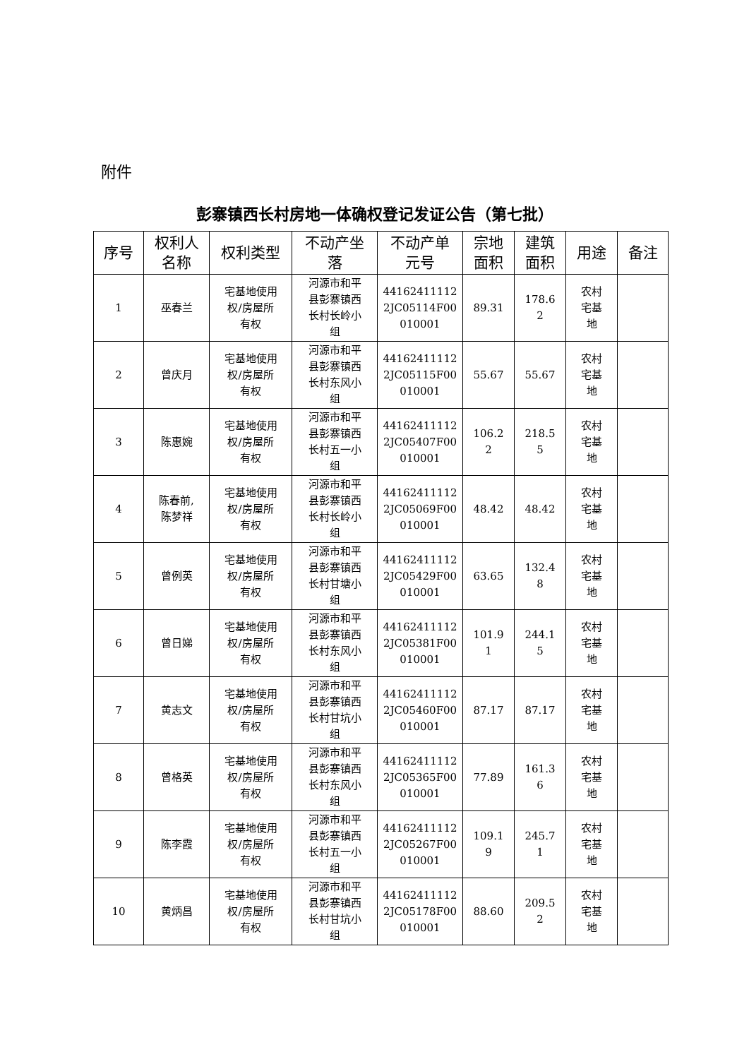附件
彭寨镇西长村房地一体确权登记发证公告（第七批）
| 序号 | 权利人 名称 | 权利类型 | 不动产坐 落 | 不动产单 元号 | 宗地 面积 | 建筑 面积 | 用途 | 备注 |
| --- | --- | --- | --- | --- | --- | --- | --- | --- |
| 1 | 巫春兰 | 宅基地使用 权/房屋所 有权 | 河源市和平 县彭寨镇西 长村长岭小 组 | 44162411112 2JC05114F00 010001 | 89.31 | 178.6 2 | 农村 宅基 地 | |
| 2 | 曾庆月 | 宅基地使用 权/房屋所 有权 | 河源市和平 县彭寨镇西 长村东风小 组 | 44162411112 2JC05115F00 010001 | 55.67 | 55.67 | 农村 宅基 地 | |
| 3 | 陈惠婉 | 宅基地使用 权/房屋所 有权 | 河源市和平 县彭寨镇西 长村五一小 组 | 44162411112 2JC05407F00 010001 | 106.2 2 | 218.5 5 | 农村 宅基 地 | |
| 4 | 陈春前, 陈梦祥 | 宅基地使用 权/房屋所 有权 | 河源市和平 县彭寨镇西 长村长岭小 组 | 44162411112 2JC05069F00 010001 | 48.42 | 48.42 | 农村 宅基 地 | |
| 5 | 曾例英 | 宅基地使用 权/房屋所 有权 | 河源市和平 县彭寨镇西 长村甘塘小 组 | 44162411112 2JC05429F00 010001 | 63.65 | 132.4 8 | 农村 宅基 地 | |
| 6 | 曾日娣 | 宅基地使用 权/房屋所 有权 | 河源市和平 县彭寨镇西 长村东风小 组 | 44162411112 2JC05381F00 010001 | 101.9 1 | 244.1 5 | 农村 宅基 地 | |
| 7 | 黄志文 | 宅基地使用 权/房屋所 有权 | 河源市和平 县彭寨镇西 长村甘坑小 组 | 44162411112 2JC05460F00 010001 | 87.17 | 87.17 | 农村 宅基 地 | |
| 8 | 曾格英 | 宅基地使用 权/房屋所 有权 | 河源市和平 县彭寨镇西 长村东风小 组 | 44162411112 2JC05365F00 010001 | 77.89 | 161.3 6 | 农村 宅基 地 | |
| 9 | 陈李霞 | 宅基地使用 权/房屋所 有权 | 河源市和平 县彭寨镇西 长村五一小 组 | 44162411112 2JC05267F00 010001 | 109.1 9 | 245.7 1 | 农村 宅基 地 | |
| 10 | 黄炳昌 | 宅基地使用 权/房屋所 有权 | 河源市和平 县彭寨镇西 长村甘坑小 组 | 44162411112 2JC05178F00 010001 | 88.60 | 209.5 2 | 农村 宅基 地 | |